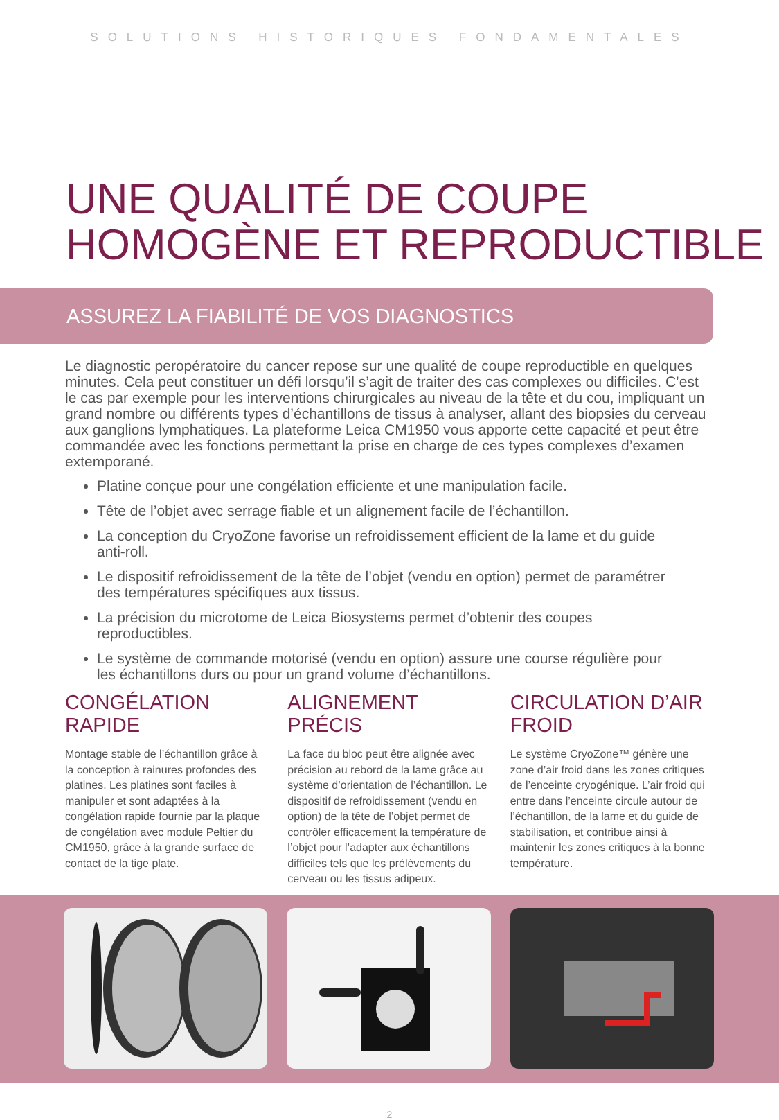SOLUTIONS HISTORIQUES FONDAMENTALES
UNE QUALITÉ DE COUPE
HOMOGÈNE ET REPRODUCTIBLE
ASSUREZ LA FIABILITÉ DE VOS DIAGNOSTICS
Le diagnostic peropératoire du cancer repose sur une qualité de coupe reproductible en quelques minutes. Cela peut constituer un défi lorsqu’il s’agit de traiter des cas complexes ou difficiles. C’est le cas par exemple pour les interventions chirurgicales au niveau de la tête et du cou, impliquant un grand nombre ou différents types d’échantillons de tissus à analyser, allant des biopsies du cerveau aux ganglions lymphatiques. La plateforme Leica CM1950 vous apporte cette capacité et peut être commandée avec les fonctions permettant la prise en charge de ces types complexes d’examen extemporané.
Platine conçue pour une congélation efficiente et une manipulation facile.
Tête de l’objet avec serrage fiable et un alignement facile de l’échantillon.
La conception du CryoZone favorise un refroidissement efficient de la lame et du guide anti-roll.
Le dispositif refroidissement de la tête de l’objet (vendu en option) permet de paramétrer des températures spécifiques aux tissus.
La précision du microtome de Leica Biosystems permet d’obtenir des coupes reproductibles.
Le système de commande motorisé (vendu en option) assure une course régulière pour les échantillons durs ou pour un grand volume d’échantillons.
CONGÉLATION RAPIDE
Montage stable de l’échantillon grâce à la conception à rainures profondes des platines. Les platines sont faciles à manipuler et sont adaptées à la congélation rapide fournie par la plaque de congélation avec module Peltier du CM1950, grâce à la grande surface de contact de la tige plate.
ALIGNEMENT PRÉCIS
La face du bloc peut être alignée avec précision au rebord de la lame grâce au système d’orientation de l’échantillon. Le dispositif de refroidissement (vendu en option) de la tête de l’objet permet de contrôler efficacement la température de l’objet pour l’adapter aux échantillons difficiles tels que les prélèvements du cerveau ou les tissus adipeux.
CIRCULATION D’AIR FROID
Le système CryoZone™ génère une zone d’air froid dans les zones critiques de l’enceinte cryogénique. L’air froid qui entre dans l’enceinte circule autour de l’échantillon, de la lame et du guide de stabilisation, et contribue ainsi à maintenir les zones critiques à la bonne température.
2